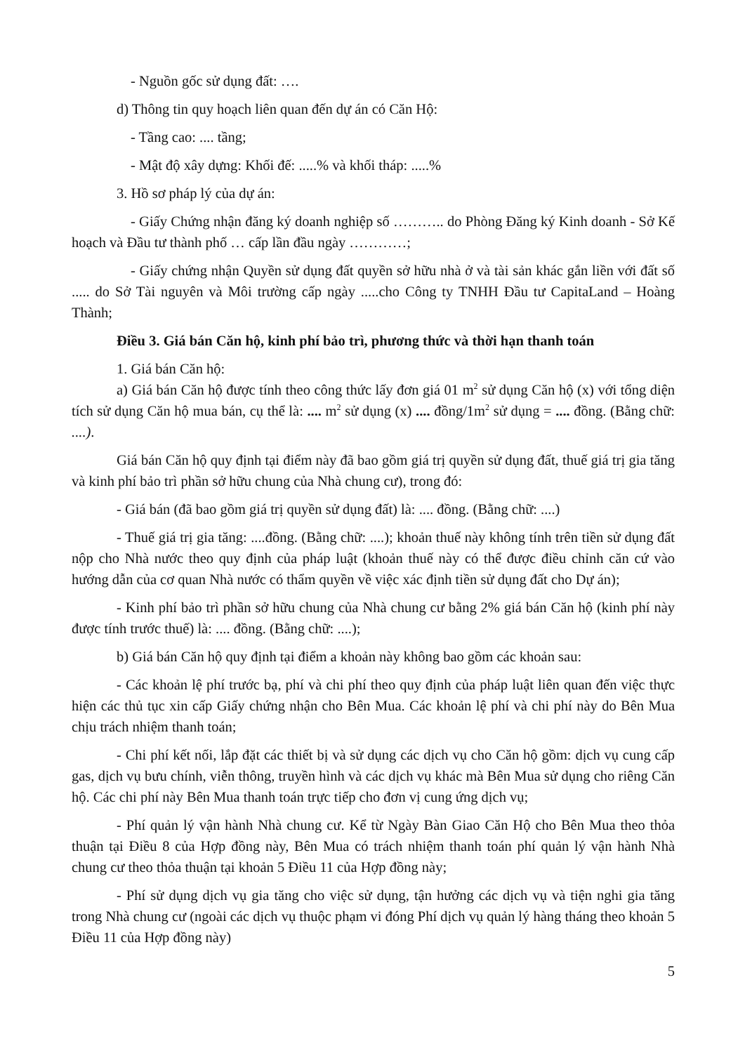- Nguồn gốc sử dụng đất: ….
d) Thông tin quy hoạch liên quan đến dự án có Căn Hộ:
- Tầng cao: .... tầng;
- Mật độ xây dựng: Khối đế: .....% và khối tháp: .....%
3. Hồ sơ pháp lý của dự án:
- Giấy Chứng nhận đăng ký doanh nghiệp số ……….. do Phòng Đăng ký Kinh doanh - Sở Kế hoạch và Đầu tư thành phố … cấp lần đầu ngày …………;
- Giấy chứng nhận Quyền sử dụng đất quyền sở hữu nhà ở và tài sản khác gắn liền với đất số ..... do Sở Tài nguyên và Môi trường cấp ngày .....cho Công ty TNHH Đầu tư CapitaLand – Hoàng Thành;
Điều 3. Giá bán Căn hộ, kinh phí bảo trì, phương thức và thời hạn thanh toán
1. Giá bán Căn hộ:
a) Giá bán Căn hộ được tính theo công thức lấy đơn giá 01 m<sup>2</sup> sử dụng Căn hộ (x) với tổng diện tích sử dụng Căn hộ mua bán, cụ thể là: .... m<sup>2</sup> sử dụng (x) .... đồng/1m<sup>2</sup> sử dụng = .... đồng. (Bằng chữ: ....).
Giá bán Căn hộ quy định tại điểm này đã bao gồm giá trị quyền sử dụng đất, thuế giá trị gia tăng và kinh phí bảo trì phần sở hữu chung của Nhà chung cư), trong đó:
- Giá bán (đã bao gồm giá trị quyền sử dụng đất) là: .... đồng. (Bằng chữ: ....)
- Thuế giá trị gia tăng: ....đồng. (Bằng chữ: ....); khoản thuế này không tính trên tiền sử dụng đất nộp cho Nhà nước theo quy định của pháp luật (khoản thuế này có thể được điều chỉnh căn cứ vào hướng dẫn của cơ quan Nhà nước có thẩm quyền về việc xác định tiền sử dụng đất cho Dự án);
- Kinh phí bảo trì phần sở hữu chung của Nhà chung cư bằng 2% giá bán Căn hộ (kinh phí này được tính trước thuế) là: .... đồng. (Bằng chữ: ....);
b) Giá bán Căn hộ quy định tại điểm a khoản này không bao gồm các khoản sau:
- Các khoản lệ phí trước bạ, phí và chi phí theo quy định của pháp luật liên quan đến việc thực hiện các thủ tục xin cấp Giấy chứng nhận cho Bên Mua. Các khoản lệ phí và chi phí này do Bên Mua chịu trách nhiệm thanh toán;
- Chi phí kết nối, lắp đặt các thiết bị và sử dụng các dịch vụ cho Căn hộ gồm: dịch vụ cung cấp gas, dịch vụ bưu chính, viễn thông, truyền hình và các dịch vụ khác mà Bên Mua sử dụng cho riêng Căn hộ. Các chi phí này Bên Mua thanh toán trực tiếp cho đơn vị cung ứng dịch vụ;
- Phí quản lý vận hành Nhà chung cư. Kể từ Ngày Bàn Giao Căn Hộ cho Bên Mua theo thỏa thuận tại Điều 8 của Hợp đồng này, Bên Mua có trách nhiệm thanh toán phí quản lý vận hành Nhà chung cư theo thỏa thuận tại khoản 5 Điều 11 của Hợp đồng này;
- Phí sử dụng dịch vụ gia tăng cho việc sử dụng, tận hưởng các dịch vụ và tiện nghi gia tăng trong Nhà chung cư (ngoài các dịch vụ thuộc phạm vi đóng Phí dịch vụ quản lý hàng tháng theo khoản 5 Điều 11 của Hợp đồng này)
5